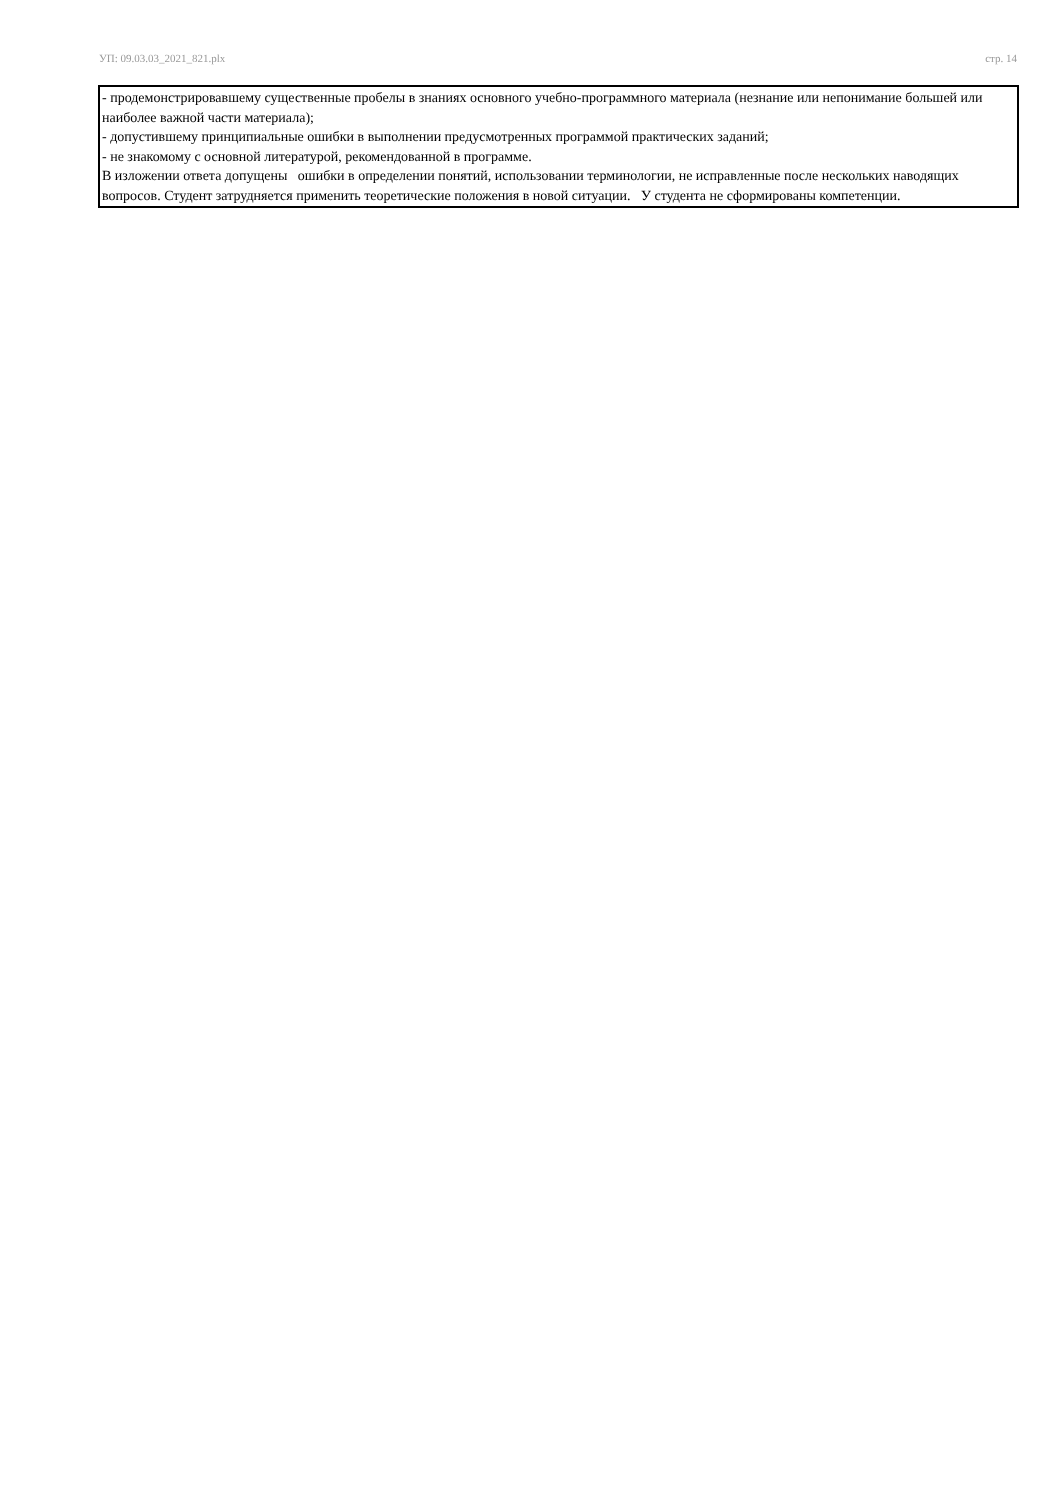УП: 09.03.03_2021_821.plx стр. 14
- продемонстрировавшему существенные пробелы в знаниях основного учебно-программного материала (незнание или непонимание большей или наиболее важной части материала);
- допустившему принципиальные ошибки в выполнении предусмотренных программой практических заданий;
- не знакомому с основной литературой, рекомендованной в программе.
В изложении ответа допущены ошибки в определении понятий, использовании терминологии, не исправленные после нескольких наводящих вопросов. Студент затрудняется применить теоретические положения в новой ситуации. У студента не сформированы компетенции.